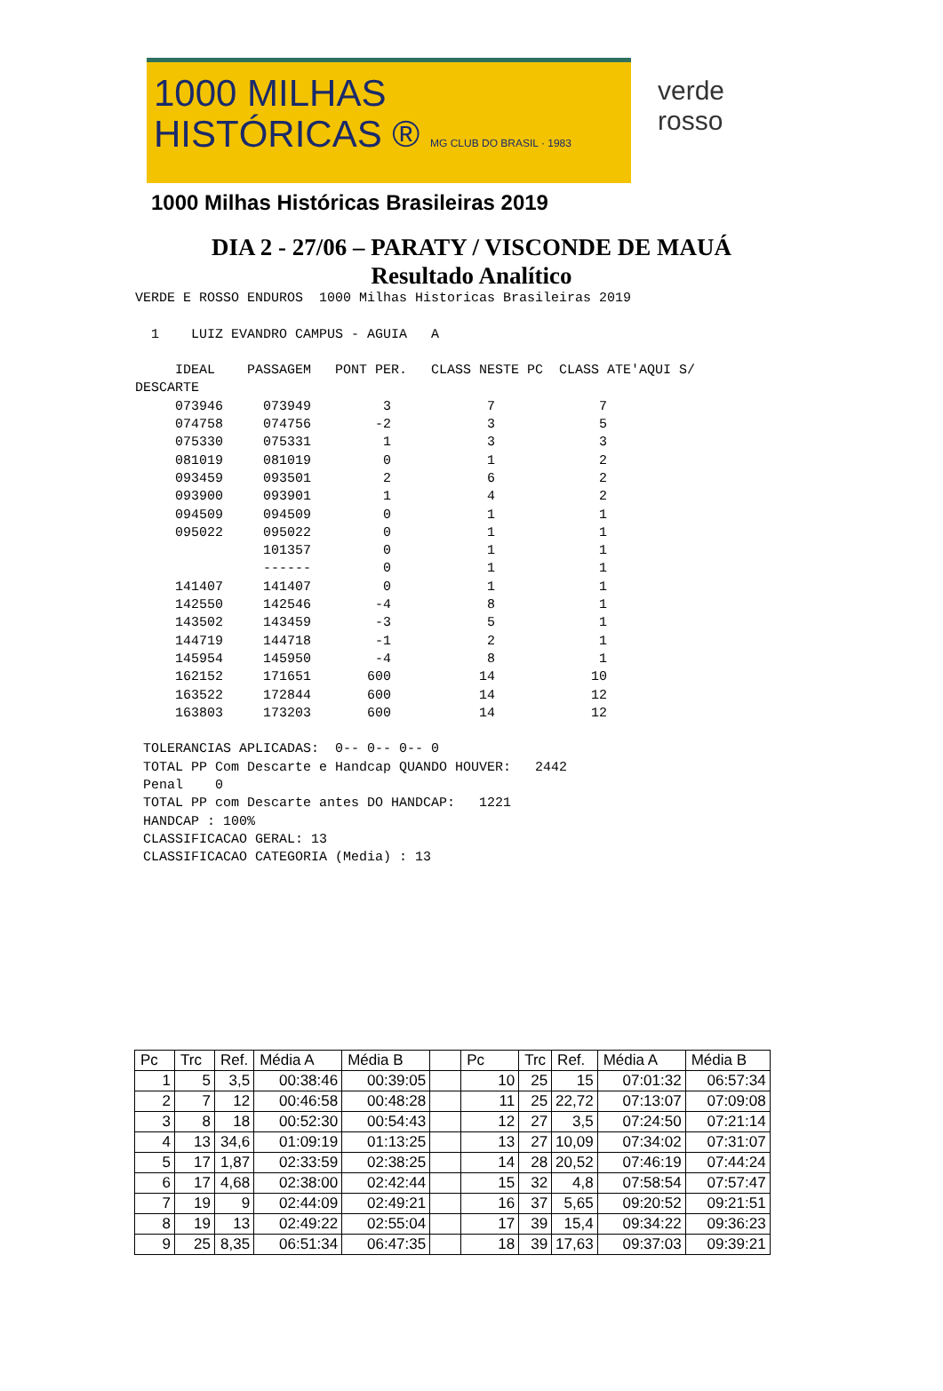1000 MILHAS
HISTÓRICAS ® MG CLUB DO BRASIL · 1983
1000 Milhas Históricas Brasileiras 2019
verde
rosso
DIA 2 - 27/06 – PARATY / VISCONDE DE MAUÁ
Resultado Analítico
VERDE E ROSSO ENDUROS  1000 Milhas Historicas Brasileiras 2019

  1    LUIZ EVANDRO CAMPUS - AGUIA   A

     IDEAL    PASSAGEM   PONT PER.   CLASS NESTE PC  CLASS ATE'AQUI S/
DESCARTE
     073946     073949         3            7             7
     074758     074756        -2            3             5
     075330     075331         1            3             3
     081019     081019         0            1             2
     093459     093501         2            6             2
     093900     093901         1            4             2
     094509     094509         0            1             1
     095022     095022         0            1             1
                101357         0            1             1
                ------         0            1             1
     141407     141407         0            1             1
     142550     142546        -4            8             1
     143502     143459        -3            5             1
     144719     144718        -1            2             1
     145954     145950        -4            8             1
     162152     171651       600           14            10
     163522     172844       600           14            12
     163803     173203       600           14            12

 TOLERANCIAS APLICADAS:  0-- 0-- 0-- 0
 TOTAL PP Com Descarte e Handcap QUANDO HOUVER:   2442
 Penal    0
 TOTAL PP com Descarte antes DO HANDCAP:   1221
 HANDCAP : 100%
 CLASSIFICACAO GERAL: 13
 CLASSIFICACAO CATEGORIA (Media) : 13
| Pc | Trc | Ref. | Média A | Média B | | Pc | Trc | Ref. | Média A | Média B |
| --- | --- | --- | --- | --- | --- | --- | --- | --- | --- | --- |
| 1 | 5 | 3,5 | 00:38:46 | 00:39:05 | | 10 | 25 | 15 | 07:01:32 | 06:57:34 |
| 2 | 7 | 12 | 00:46:58 | 00:48:28 | | 11 | 25 | 22,72 | 07:13:07 | 07:09:08 |
| 3 | 8 | 18 | 00:52:30 | 00:54:43 | | 12 | 27 | 3,5 | 07:24:50 | 07:21:14 |
| 4 | 13 | 34,6 | 01:09:19 | 01:13:25 | | 13 | 27 | 10,09 | 07:34:02 | 07:31:07 |
| 5 | 17 | 1,87 | 02:33:59 | 02:38:25 | | 14 | 28 | 20,52 | 07:46:19 | 07:44:24 |
| 6 | 17 | 4,68 | 02:38:00 | 02:42:44 | | 15 | 32 | 4,8 | 07:58:54 | 07:57:47 |
| 7 | 19 | 9 | 02:44:09 | 02:49:21 | | 16 | 37 | 5,65 | 09:20:52 | 09:21:51 |
| 8 | 19 | 13 | 02:49:22 | 02:55:04 | | 17 | 39 | 15,4 | 09:34:22 | 09:36:23 |
| 9 | 25 | 8,35 | 06:51:34 | 06:47:35 | | 18 | 39 | 17,63 | 09:37:03 | 09:39:21 |